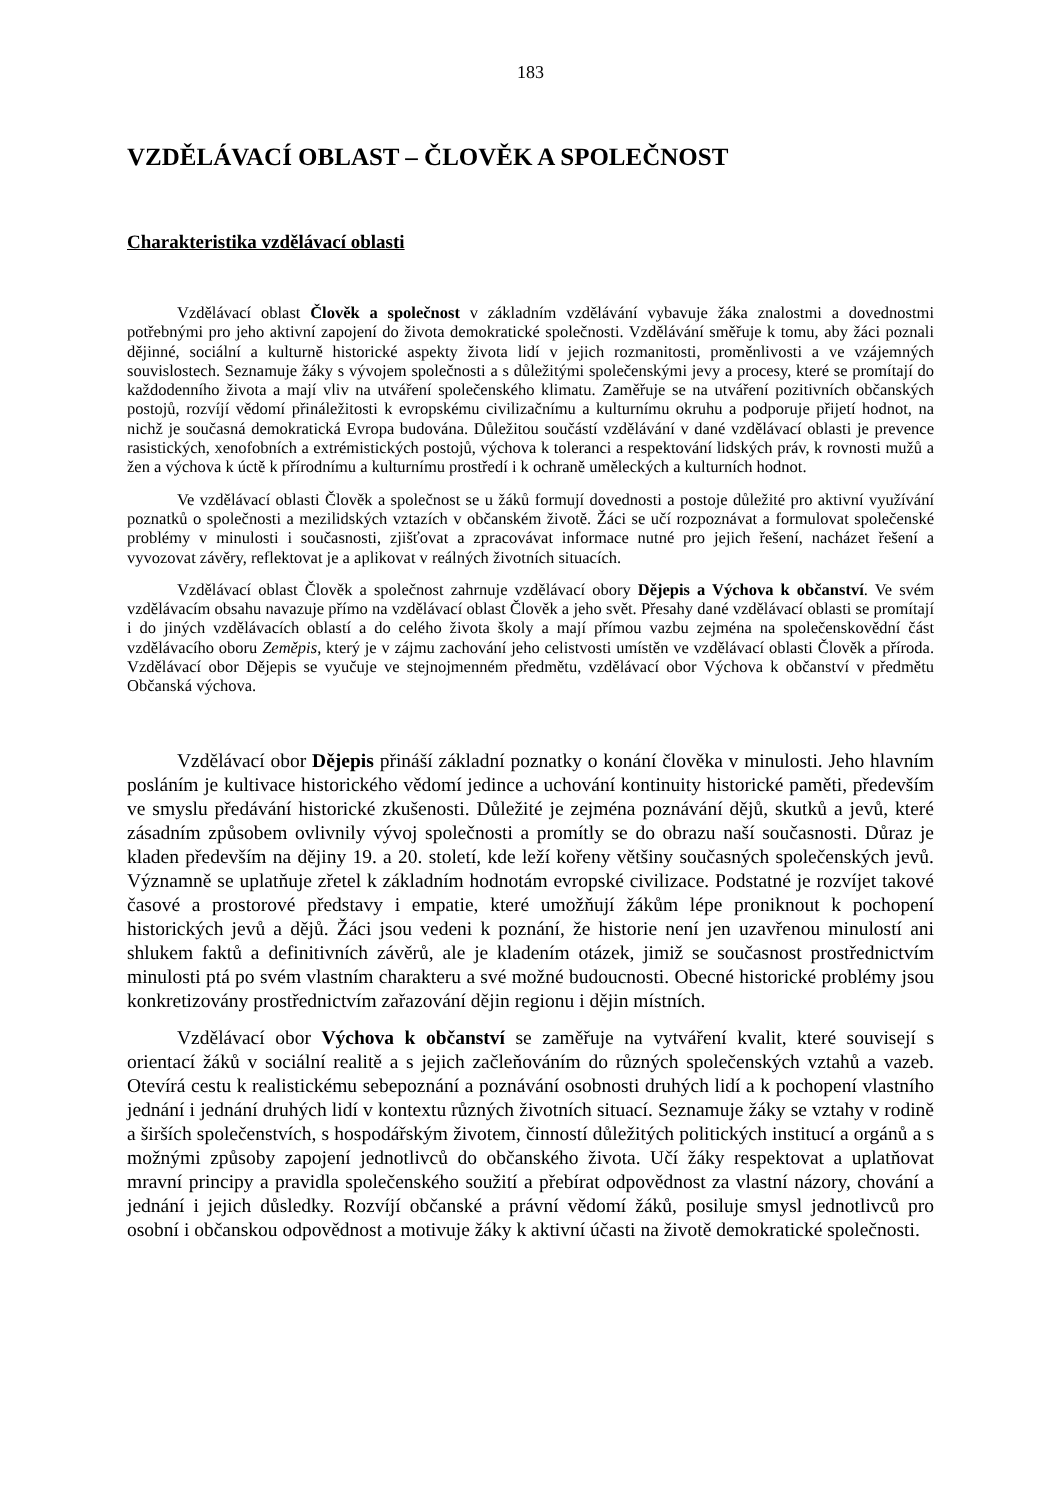183
VZDĚLÁVACÍ OBLAST – ČLOVĚK A SPOLEČNOST
Charakteristika vzdělávací oblasti
Vzdělávací oblast Člověk a společnost v základním vzdělávání vybavuje žáka znalostmi a dovednostmi potřebnými pro jeho aktivní zapojení do života demokratické společnosti. Vzdělávání směřuje k tomu, aby žáci poznali dějinné, sociální a kulturně historické aspekty života lidí v jejich rozmanitosti, proměnlivosti a ve vzájemných souvislostech. Seznamuje žáky s vývojem společnosti a s důležitými společenskými jevy a procesy, které se promítají do každodenního života a mají vliv na utváření společenského klimatu. Zaměřuje se na utváření pozitivních občanských postojů, rozvíjí vědomí přináležitosti k evropskému civilizačnímu a kulturnímu okruhu a podporuje přijetí hodnot, na nichž je současná demokratická Evropa budována. Důležitou součástí vzdělávání v dané vzdělávací oblasti je prevence rasistických, xenofobních a extrémistických postojů, výchova k toleranci a respektování lidských práv, k rovnosti mužů a žen a výchova k úctě k přírodnímu a kulturnímu prostředí i k ochraně uměleckých a kulturních hodnot.
Ve vzdělávací oblasti Člověk a společnost se u žáků formují dovednosti a postoje důležité pro aktivní využívání poznatků o společnosti a mezilidských vztazích v občanském životě. Žáci se učí rozpoznávat a formulovat společenské problémy v minulosti i současnosti, zjišťovat a zpracovávat informace nutné pro jejich řešení, nacházet řešení a vyvozovat závěry, reflektovat je a aplikovat v reálných životních situacích.
Vzdělávací oblast Člověk a společnost zahrnuje vzdělávací obory Dějepis a Výchova k občanství. Ve svém vzdělávacím obsahu navazuje přímo na vzdělávací oblast Člověk a jeho svět. Přesahy dané vzdělávací oblasti se promítají i do jiných vzdělávacích oblastí a do celého života školy a mají přímou vazbu zejména na společenskovědní část vzdělávacího oboru Zeměpis, který je v zájmu zachování jeho celistvosti umístěn ve vzdělávací oblasti Člověk a příroda. Vzdělávací obor Dějepis se vyučuje ve stejnojmenném předmětu, vzdělávací obor Výchova k občanství v předmětu Občanská výchova.
Vzdělávací obor Dějepis přináší základní poznatky o konání člověka v minulosti. Jeho hlavním posláním je kultivace historického vědomí jedince a uchování kontinuity historické paměti, především ve smyslu předávání historické zkušenosti. Důležité je zejména poznávání dějů, skutků a jevů, které zásadním způsobem ovlivnily vývoj společnosti a promítly se do obrazu naší současnosti. Důraz je kladen především na dějiny 19. a 20. století, kde leží kořeny většiny současných společenských jevů. Významně se uplatňuje zřetel k základním hodnotám evropské civilizace. Podstatné je rozvíjet takové časové a prostorové představy i empatie, které umožňují žákům lépe proniknout k pochopení historických jevů a dějů. Žáci jsou vedeni k poznání, že historie není jen uzavřenou minulostí ani shlukem faktů a definitivních závěrů, ale je kladením otázek, jimiž se současnost prostřednictvím minulosti ptá po svém vlastním charakteru a své možné budoucnosti. Obecné historické problémy jsou konkretizovány prostřednictvím zařazování dějin regionu i dějin místních.
Vzdělávací obor Výchova k občanství se zaměřuje na vytváření kvalit, které souvisejí s orientací žáků v sociální realitě a s jejich začleňováním do různých společenských vztahů a vazeb. Otevírá cestu k realistickému sebepoznání a poznávání osobnosti druhých lidí a k pochopení vlastního jednání i jednání druhých lidí v kontextu různých životních situací. Seznamuje žáky se vztahy v rodině a širších společenstvích, s hospodářským životem, činností důležitých politických institucí a orgánů a s možnými způsoby zapojení jednotlivců do občanského života. Učí žáky respektovat a uplatňovat mravní principy a pravidla společenského soužití a přebírat odpovědnost za vlastní názory, chování a jednání i jejich důsledky. Rozvíjí občanské a právní vědomí žáků, posiluje smysl jednotlivců pro osobní i občanskou odpovědnost a motivuje žáky k aktivní účasti na životě demokratické společnosti.